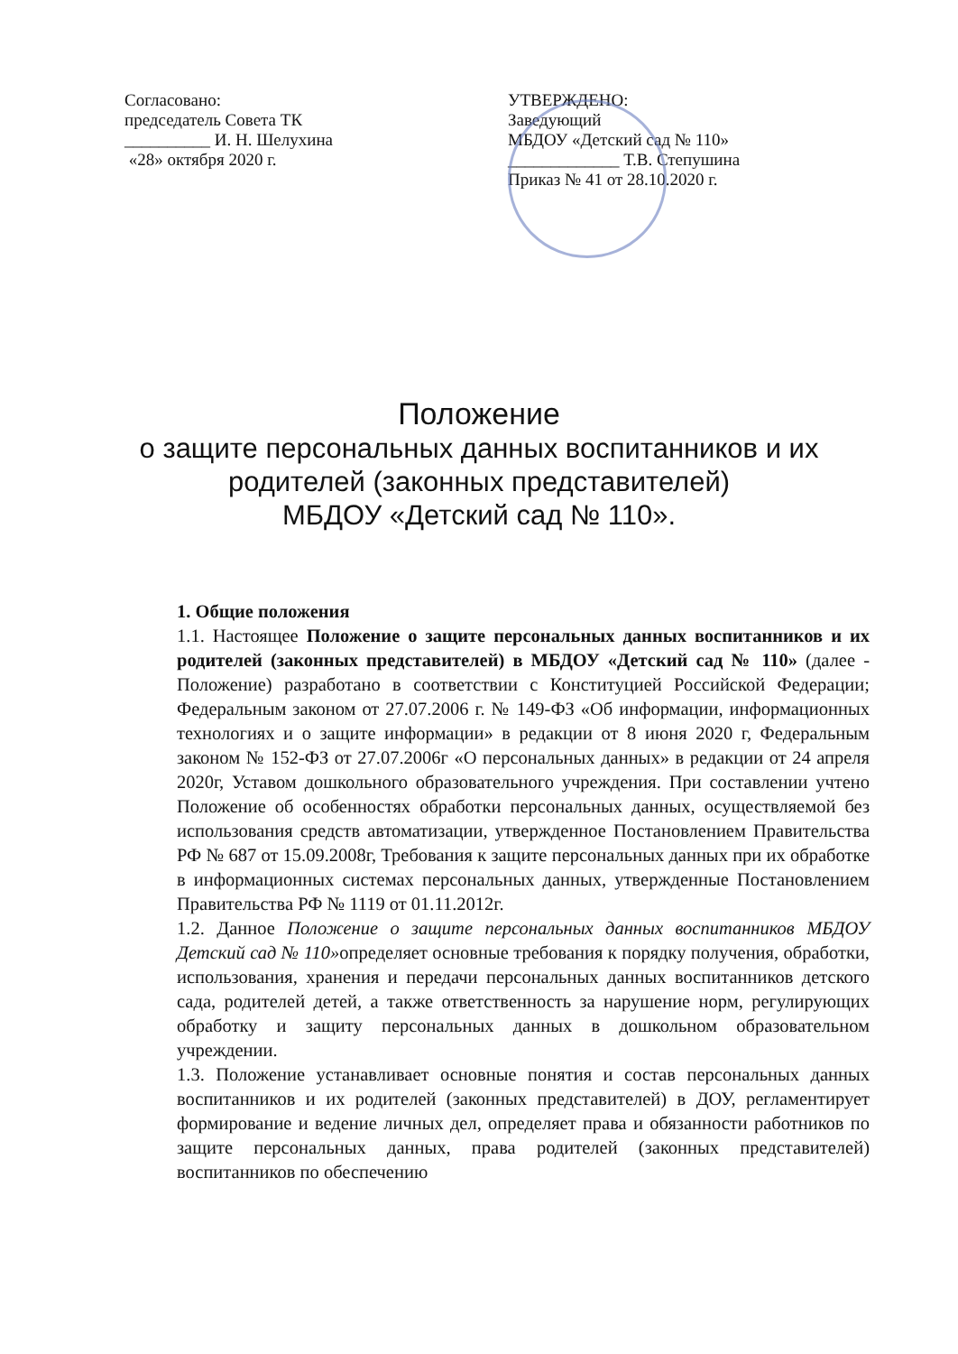Согласовано:
председатель Совета ТК
__________ И. Н. Шелухина
«28» октября 2020 г.
УТВЕРЖДЕНО:
Заведующий
МБДОУ «Детский сад № 110»
_____________ Т.В. Степушина
Приказ № 41 от 28.10.2020 г.
Положение
о защите персональных данных воспитанников и их родителей (законных представителей)
МБДОУ «Детский сад № 110».
1. Общие положения
1.1. Настоящее Положение о защите персональных данных воспитанников и их родителей (законных представителей) в МБДОУ «Детский сад № 110» (далее - Положение) разработано в соответствии с Конституцией Российской Федерации; Федеральным законом от 27.07.2006 г. № 149-ФЗ «Об информации, информационных технологиях и о защите информации» в редакции от 8 июня 2020 г, Федеральным законом № 152-ФЗ от 27.07.2006г «О персональных данных» в редакции от 24 апреля 2020г, Уставом дошкольного образовательного учреждения. При составлении учтено Положение об особенностях обработки персональных данных, осуществляемой без использования средств автоматизации, утвержденное Постановлением Правительства РФ № 687 от 15.09.2008г, Требования к защите персональных данных при их обработке в информационных системах персональных данных, утвержденные Постановлением Правительства РФ № 1119 от 01.11.2012г.
1.2. Данное Положение о защите персональных данных воспитанников МБДОУ Детский сад № 110»определяет основные требования к порядку получения, обработки, использования, хранения и передачи персональных данных воспитанников детского сада, родителей детей, а также ответственность за нарушение норм, регулирующих обработку и защиту персональных данных в дошкольном образовательном учреждении.
1.3. Положение устанавливает основные понятия и состав персональных данных воспитанников и их родителей (законных представителей) в ДОУ, регламентирует формирование и ведение личных дел, определяет права и обязанности работников по защите персональных данных, права родителей (законных представителей) воспитанников по обеспечению